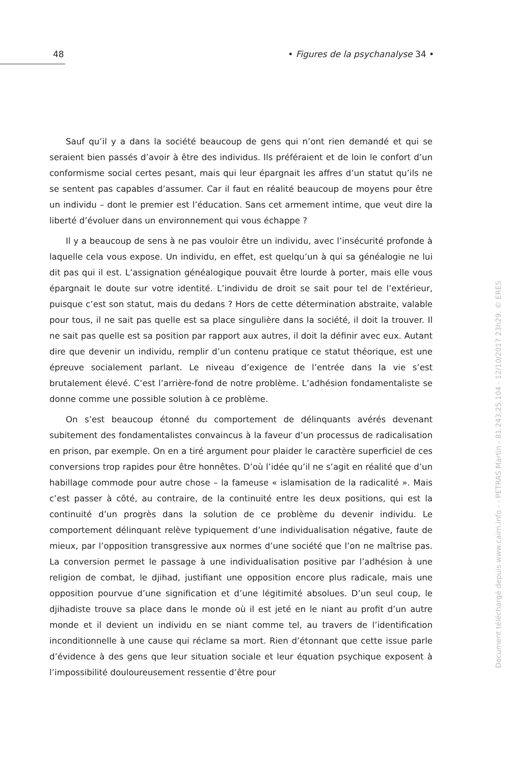48 • Figures de la psychanalyse 34 •
Sauf qu’il y a dans la société beaucoup de gens qui n’ont rien demandé et qui se seraient bien passés d’avoir à être des individus. Ils préféraient et de loin le confort d’un conformisme social certes pesant, mais qui leur épargnait les affres d’un statut qu’ils ne se sentent pas capables d’assumer. Car il faut en réalité beaucoup de moyens pour être un individu – dont le premier est l’éducation. Sans cet armement intime, que veut dire la liberté d’évoluer dans un environnement qui vous échappe ?
Il y a beaucoup de sens à ne pas vouloir être un individu, avec l’insécurité profonde à laquelle cela vous expose. Un individu, en effet, est quelqu’un à qui sa généalogie ne lui dit pas qui il est. L’assignation généalogique pouvait être lourde à porter, mais elle vous épargnait le doute sur votre identité. L’individu de droit se sait pour tel de l’extérieur, puisque c’est son statut, mais du dedans ? Hors de cette détermination abstraite, valable pour tous, il ne sait pas quelle est sa place singulière dans la société, il doit la trouver. Il ne sait pas quelle est sa position par rapport aux autres, il doit la définir avec eux. Autant dire que devenir un individu, remplir d’un contenu pratique ce statut théorique, est une épreuve socialement parlant. Le niveau d’exigence de l’entrée dans la vie s’est brutalement élevé. C’est l’arrière-fond de notre problème. L’adhésion fondamentaliste se donne comme une possible solution à ce problème.
On s’est beaucoup étonné du comportement de délinquants avérés devenant subitement des fondamentalistes convaincus à la faveur d’un processus de radicalisation en prison, par exemple. On en a tiré argument pour plaider le caractère superficiel de ces conversions trop rapides pour être honnêtes. D’où l’idée qu’il ne s’agit en réalité que d’un habillage commode pour autre chose – la fameuse « islamisation de la radicalité ». Mais c’est passer à côté, au contraire, de la continuité entre les deux positions, qui est la continuité d’un progrès dans la solution de ce problème du devenir individu. Le comportement délinquant relève typiquement d’une individualisation négative, faute de mieux, par l’opposition transgressive aux normes d’une société que l’on ne maîtrise pas. La conversion permet le passage à une individualisation positive par l’adhésion à une religion de combat, le djihad, justifiant une opposition encore plus radicale, mais une opposition pourvue d’une signification et d’une légitimité absolues. D’un seul coup, le djihadiste trouve sa place dans le monde où il est jeté en le niant au profit d’un autre monde et il devient un individu en se niant comme tel, au travers de l’identification inconditionnelle à une cause qui réclame sa mort. Rien d’étonnant que cette issue parle d’évidence à des gens que leur situation sociale et leur équation psychique exposent à l’impossibilité douloureusement ressentie d’être pour
Document téléchargé depuis www.cairn.info - - PETRAS Martin - 81.243.25.104 - 12/10/2017 23h29. © ERES